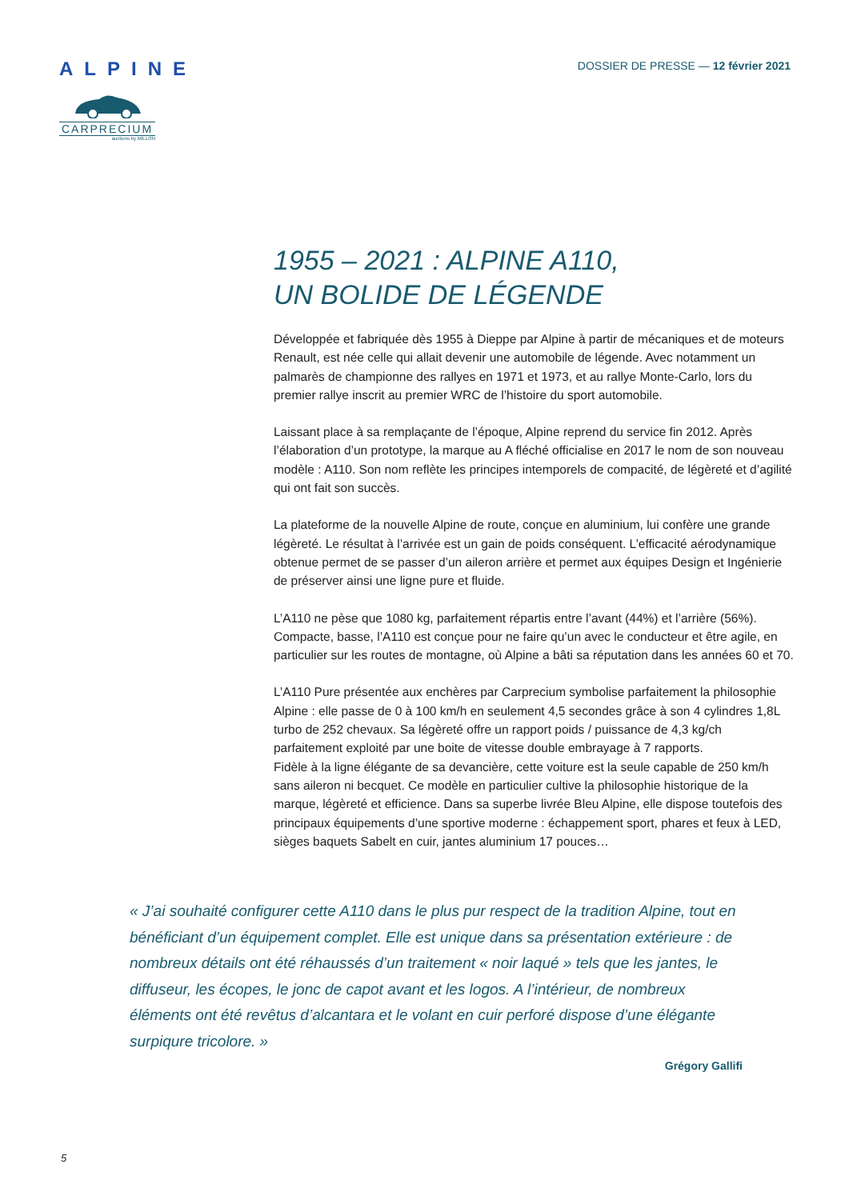ALPINE
CARPRECIUM
auctions by MILLON
DOSSIER DE PRESSE — 12 février 2021
1955 – 2021 : ALPINE A110,
UN BOLIDE DE LÉGENDE
Développée et fabriquée dès 1955 à Dieppe par Alpine à partir de mécaniques et de moteurs Renault, est née celle qui allait devenir une automobile de légende. Avec notamment un palmarès de championne des rallyes en 1971 et 1973, et au rallye Monte-Carlo, lors du premier rallye inscrit au premier WRC de l’histoire du sport automobile.
Laissant place à sa remplaçante de l’époque, Alpine reprend du service fin 2012. Après l’élaboration d’un prototype, la marque au A fléché officialise en 2017 le nom de son nouveau modèle : A110. Son nom reflète les principes intemporels de compacité, de légèreté et d’agilité qui ont fait son succès.
La plateforme de la nouvelle Alpine de route, conçue en aluminium, lui confère une grande légèreté. Le résultat à l’arrivée est un gain de poids conséquent. L’efficacité aérodynamique obtenue permet de se passer d’un aileron arrière et permet aux équipes Design et Ingénierie de préserver ainsi une ligne pure et fluide.
L’A110 ne pèse que 1080 kg, parfaitement répartis entre l’avant (44%) et l’arrière (56%). Compacte, basse, l’A110 est conçue pour ne faire qu’un avec le conducteur et être agile, en particulier sur les routes de montagne, où Alpine a bâti sa réputation dans les années 60 et 70.
L’A110 Pure présentée aux enchères par Carprecium symbolise parfaitement la philosophie Alpine : elle passe de 0 à 100 km/h en seulement 4,5 secondes grâce à son 4 cylindres 1,8L turbo de 252 chevaux. Sa légèreté offre un rapport poids / puissance de 4,3 kg/ch parfaitement exploité par une boite de vitesse double embrayage à 7 rapports.
Fidèle à la ligne élégante de sa devancière, cette voiture est la seule capable de 250 km/h sans aileron ni becquet. Ce modèle en particulier cultive la philosophie historique de la marque, légèreté et efficience. Dans sa superbe livrée Bleu Alpine, elle dispose toutefois des principaux équipements d’une sportive moderne : échappement sport, phares et feux à LED, sièges baquets Sabelt en cuir, jantes aluminium 17 pouces…
« J’ai souhaité configurer cette A110 dans le plus pur respect de la tradition Alpine, tout en bénéficiant d’un équipement complet. Elle est unique dans sa présentation extérieure : de nombreux détails ont été réhaussés d’un traitement « noir laqué » tels que les jantes, le diffuseur, les écopes, le jonc de capot avant et les logos. A l’intérieur, de nombreux éléments ont été revêtus d’alcantara et le volant en cuir perforé dispose d’une élégante surpiqure tricolore. »
Grégory Gallifi
5